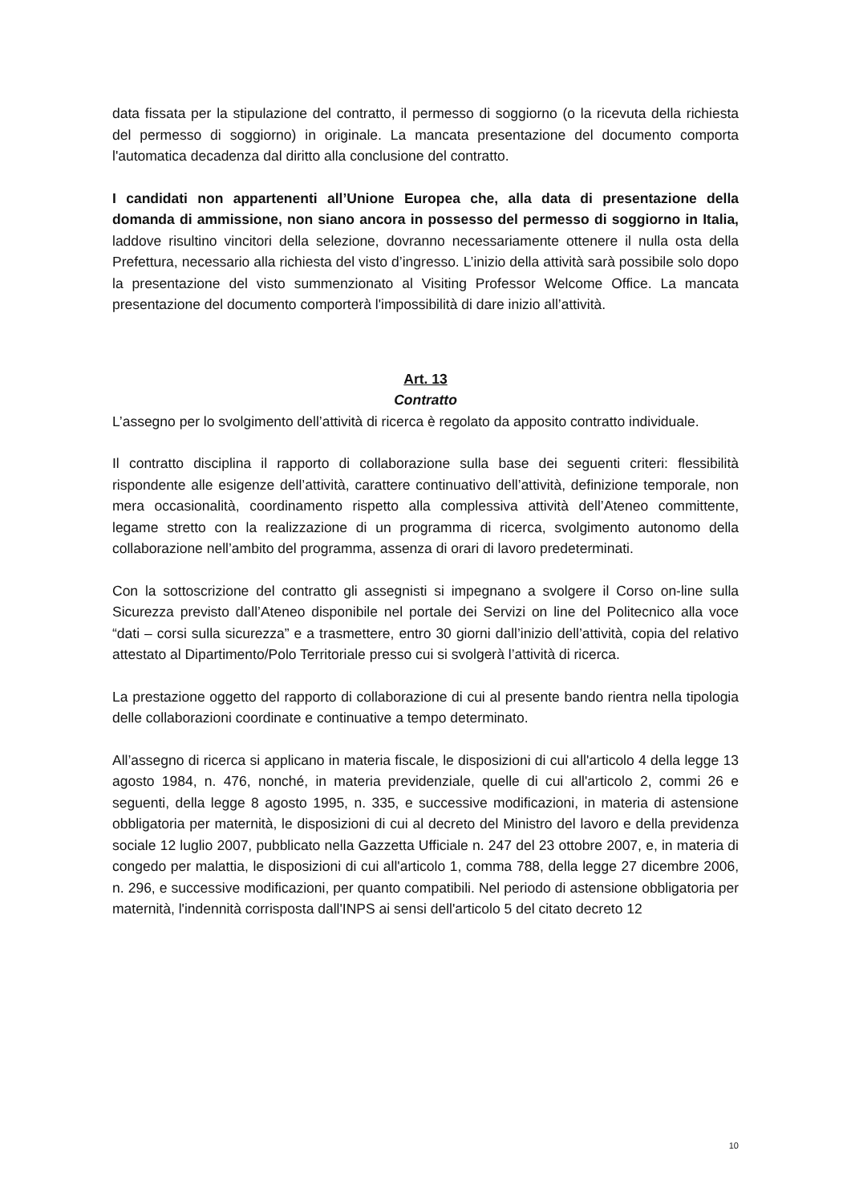data fissata per la stipulazione del contratto, il permesso di soggiorno (o la ricevuta della richiesta del permesso di soggiorno) in originale. La mancata presentazione del documento comporta l'automatica decadenza dal diritto alla conclusione del contratto.
I candidati non appartenenti all’Unione Europea che, alla data di presentazione della domanda di ammissione, non siano ancora in possesso del permesso di soggiorno in Italia, laddove risultino vincitori della selezione, dovranno necessariamente ottenere il nulla osta della Prefettura, necessario alla richiesta del visto d’ingresso. L’inizio della attività sarà possibile solo dopo la presentazione del visto summenzionato al Visiting Professor Welcome Office. La mancata presentazione del documento comporterà l'impossibilità di dare inizio all’attività.
Art. 13
Contratto
L’assegno per lo svolgimento dell’attività di ricerca è regolato da apposito contratto individuale.
Il contratto disciplina il rapporto di collaborazione sulla base dei seguenti criteri: flessibilità rispondente alle esigenze dell’attività, carattere continuativo dell’attività, definizione temporale, non mera occasionalità, coordinamento rispetto alla complessiva attività dell’Ateneo committente, legame stretto con la realizzazione di un programma di ricerca, svolgimento autonomo della collaborazione nell’ambito del programma, assenza di orari di lavoro predeterminati.
Con la sottoscrizione del contratto gli assegnisti si impegnano a svolgere il Corso on-line sulla Sicurezza previsto dall’Ateneo disponibile nel portale dei Servizi on line del Politecnico alla voce “dati – corsi sulla sicurezza” e a trasmettere, entro 30 giorni dall’inizio dell’attività, copia del relativo attestato al Dipartimento/Polo Territoriale presso cui si svolgerà l’attività di ricerca.
La prestazione oggetto del rapporto di collaborazione di cui al presente bando rientra nella tipologia delle collaborazioni coordinate e continuative a tempo determinato.
All’assegno di ricerca si applicano in materia fiscale, le disposizioni di cui all'articolo 4 della legge 13 agosto 1984, n. 476, nonché, in materia previdenziale, quelle di cui all'articolo 2, commi 26 e seguenti, della legge 8 agosto 1995, n. 335, e successive modificazioni, in materia di astensione obbligatoria per maternità, le disposizioni di cui al decreto del Ministro del lavoro e della previdenza sociale 12 luglio 2007, pubblicato nella Gazzetta Ufficiale n. 247 del 23 ottobre 2007, e, in materia di congedo per malattia, le disposizioni di cui all'articolo 1, comma 788, della legge 27 dicembre 2006, n. 296, e successive modificazioni, per quanto compatibili. Nel periodo di astensione obbligatoria per maternità, l'indennità corrisposta dall'INPS ai sensi dell'articolo 5 del citato decreto 12
10